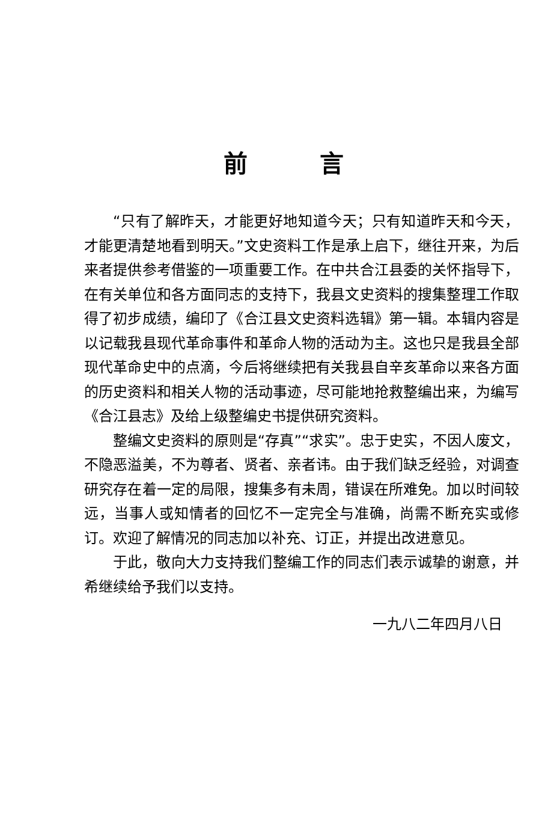前言
“只有了解昨天，才能更好地知道今天；只有知道昨天和今天，才能更清楚地看到明天。”文史资料工作是承上启下，继往开来，为后来者提供参考借鉴的一项重要工作。在中共合江县委的关怀指导下，在有关单位和各方面同志的支持下，我县文史资料的搜集整理工作取得了初步成绩，编印了《合江县文史资料选辑》第一辑。本辑内容是以记载我县现代革命事件和革命人物的活动为主。这也只是我县全部现代革命史中的点滴，今后将继续把有关我县自辛亥革命以来各方面的历史资料和相关人物的活动事迹，尽可能地抢救整编出来，为编写《合江县志》及给上级整编史书提供研究资料。
整编文史资料的原则是“存真”“求实”。忠于史实，不因人废文，不隐恶溢美，不为尊者、贤者、亲者讳。由于我们缺乏经验，对调查研究存在着一定的局限，搜集多有未周，错误在所难免。加以时间较远，当事人或知情者的回忆不一定完全与准确，尚需不断充实或修订。欢迎了解情况的同志加以补充、订正，并提出改进意见。
于此，敬向大力支持我们整编工作的同志们表示诚挚的谢意，并希继续给予我们以支持。
一九八二年四月八日